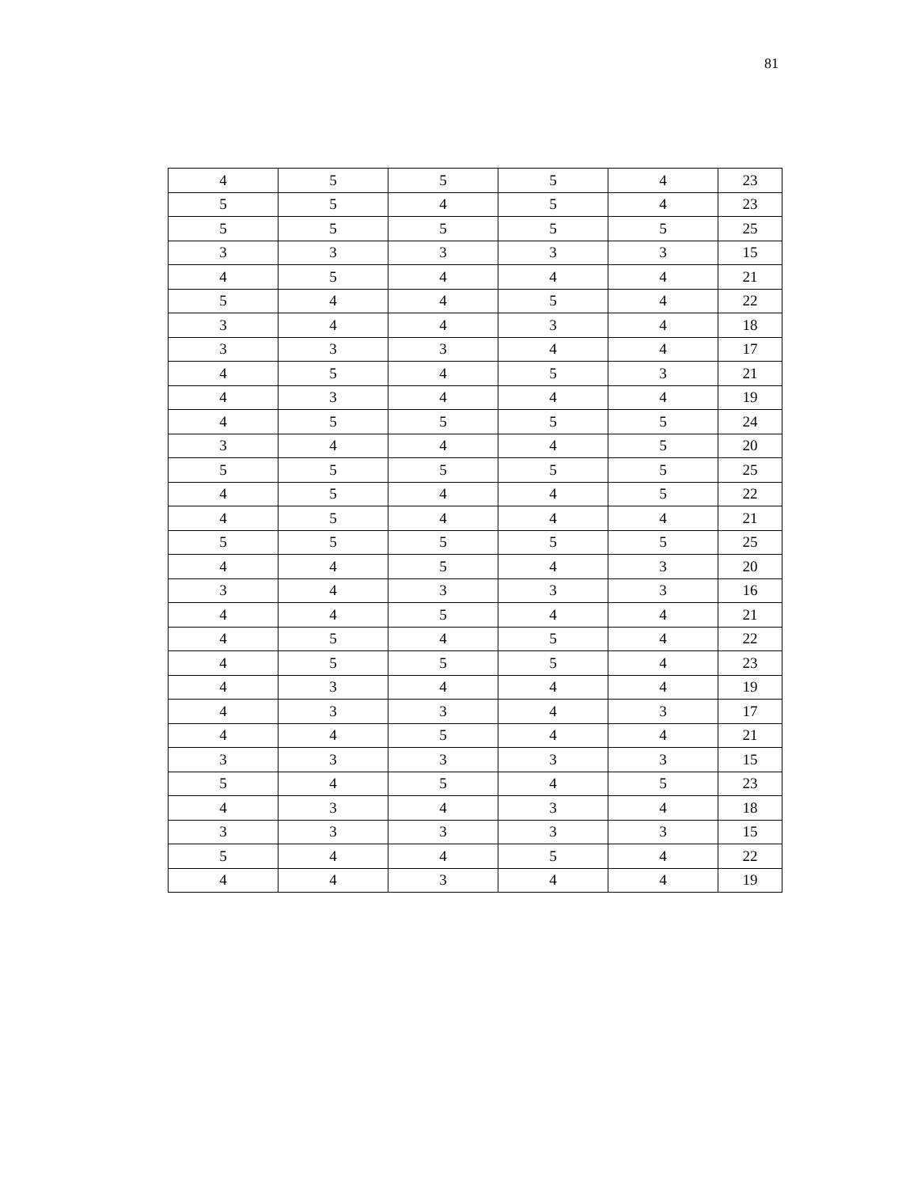81
| 4 | 5 | 5 | 5 | 4 | 23 |
| 5 | 5 | 4 | 5 | 4 | 23 |
| 5 | 5 | 5 | 5 | 5 | 25 |
| 3 | 3 | 3 | 3 | 3 | 15 |
| 4 | 5 | 4 | 4 | 4 | 21 |
| 5 | 4 | 4 | 5 | 4 | 22 |
| 3 | 4 | 4 | 3 | 4 | 18 |
| 3 | 3 | 3 | 4 | 4 | 17 |
| 4 | 5 | 4 | 5 | 3 | 21 |
| 4 | 3 | 4 | 4 | 4 | 19 |
| 4 | 5 | 5 | 5 | 5 | 24 |
| 3 | 4 | 4 | 4 | 5 | 20 |
| 5 | 5 | 5 | 5 | 5 | 25 |
| 4 | 5 | 4 | 4 | 5 | 22 |
| 4 | 5 | 4 | 4 | 4 | 21 |
| 5 | 5 | 5 | 5 | 5 | 25 |
| 4 | 4 | 5 | 4 | 3 | 20 |
| 3 | 4 | 3 | 3 | 3 | 16 |
| 4 | 4 | 5 | 4 | 4 | 21 |
| 4 | 5 | 4 | 5 | 4 | 22 |
| 4 | 5 | 5 | 5 | 4 | 23 |
| 4 | 3 | 4 | 4 | 4 | 19 |
| 4 | 3 | 3 | 4 | 3 | 17 |
| 4 | 4 | 5 | 4 | 4 | 21 |
| 3 | 3 | 3 | 3 | 3 | 15 |
| 5 | 4 | 5 | 4 | 5 | 23 |
| 4 | 3 | 4 | 3 | 4 | 18 |
| 3 | 3 | 3 | 3 | 3 | 15 |
| 5 | 4 | 4 | 5 | 4 | 22 |
| 4 | 4 | 3 | 4 | 4 | 19 |